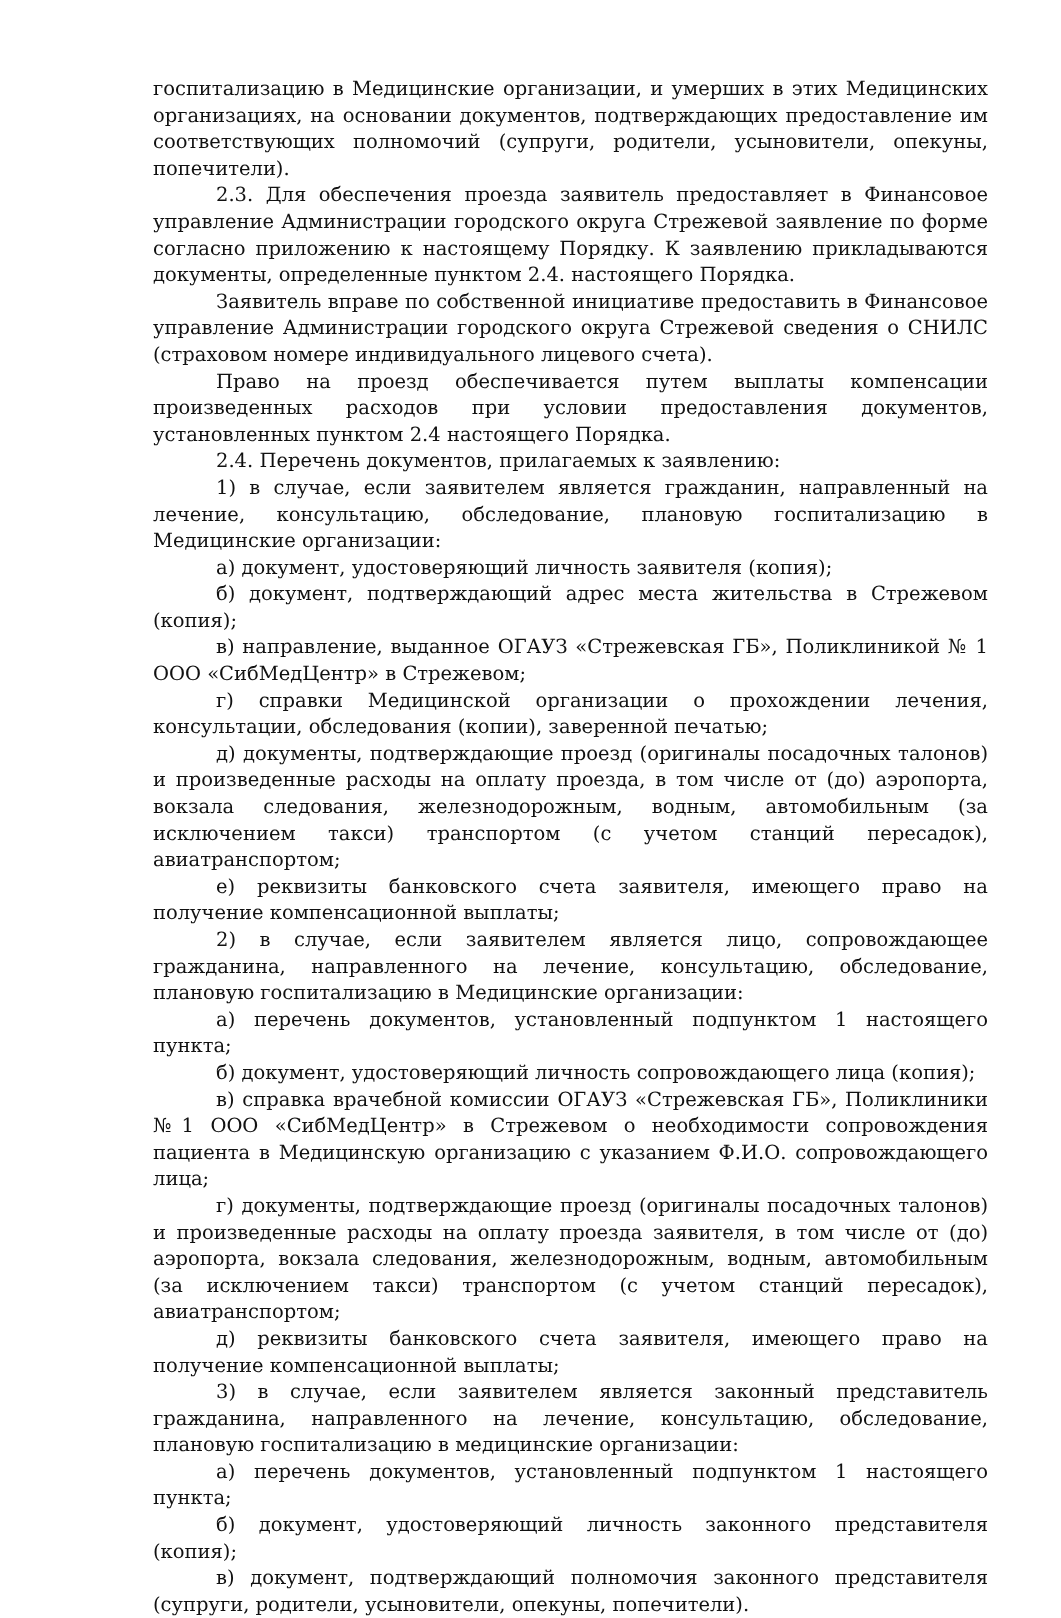госпитализацию в Медицинские организации, и умерших в этих Медицинских организациях, на основании документов, подтверждающих предоставление им соответствующих полномочий (супруги, родители, усыновители, опекуны, попечители).
2.3. Для обеспечения проезда заявитель предоставляет в Финансовое управление Администрации городского округа Стрежевой заявление по форме согласно приложению к настоящему Порядку. К заявлению прикладываются документы, определенные пунктом 2.4. настоящего Порядка.
Заявитель вправе по собственной инициативе предоставить в Финансовое управление Администрации городского округа Стрежевой сведения о СНИЛС (страховом номере индивидуального лицевого счета).
Право на проезд обеспечивается путем выплаты компенсации произведенных расходов при условии предоставления документов, установленных пунктом 2.4 настоящего Порядка.
2.4. Перечень документов, прилагаемых к заявлению:
1) в случае, если заявителем является гражданин, направленный на лечение, консультацию, обследование, плановую госпитализацию в Медицинские организации:
а) документ, удостоверяющий личность заявителя (копия);
б) документ, подтверждающий адрес места жительства в Стрежевом (копия);
в) направление, выданное ОГАУЗ «Стрежевская ГБ», Поликлиникой № 1 ООО «СибМедЦентр» в Стрежевом;
г) справки Медицинской организации о прохождении лечения, консультации, обследования (копии), заверенной печатью;
д) документы, подтверждающие проезд (оригиналы посадочных талонов) и произведенные расходы на оплату проезда, в том числе от (до) аэропорта, вокзала следования, железнодорожным, водным, автомобильным (за исключением такси) транспортом (с учетом станций пересадок), авиатранспортом;
е) реквизиты банковского счета заявителя, имеющего право на получение компенсационной выплаты;
2) в случае, если заявителем является лицо, сопровождающее гражданина, направленного на лечение, консультацию, обследование, плановую госпитализацию в Медицинские организации:
а) перечень документов, установленный подпунктом 1 настоящего пункта;
б) документ, удостоверяющий личность сопровождающего лица (копия);
в) справка врачебной комиссии ОГАУЗ «Стрежевская ГБ», Поликлиники №1 ООО «СибМедЦентр» в Стрежевом о необходимости сопровождения пациента в Медицинскую организацию с указанием Ф.И.О. сопровождающего лица;
г) документы, подтверждающие проезд (оригиналы посадочных талонов) и произведенные расходы на оплату проезда заявителя, в том числе от (до) аэропорта, вокзала следования, железнодорожным, водным, автомобильным (за исключением такси) транспортом (с учетом станций пересадок), авиатранспортом;
д) реквизиты банковского счета заявителя, имеющего право на получение компенсационной выплаты;
3) в случае, если заявителем является законный представитель гражданина, направленного на лечение, консультацию, обследование, плановую госпитализацию в медицинские организации:
а) перечень документов, установленный подпунктом 1 настоящего пункта;
б) документ, удостоверяющий личность законного представителя (копия);
в) документ, подтверждающий полномочия законного представителя (супруги, родители, усыновители, опекуны, попечители).